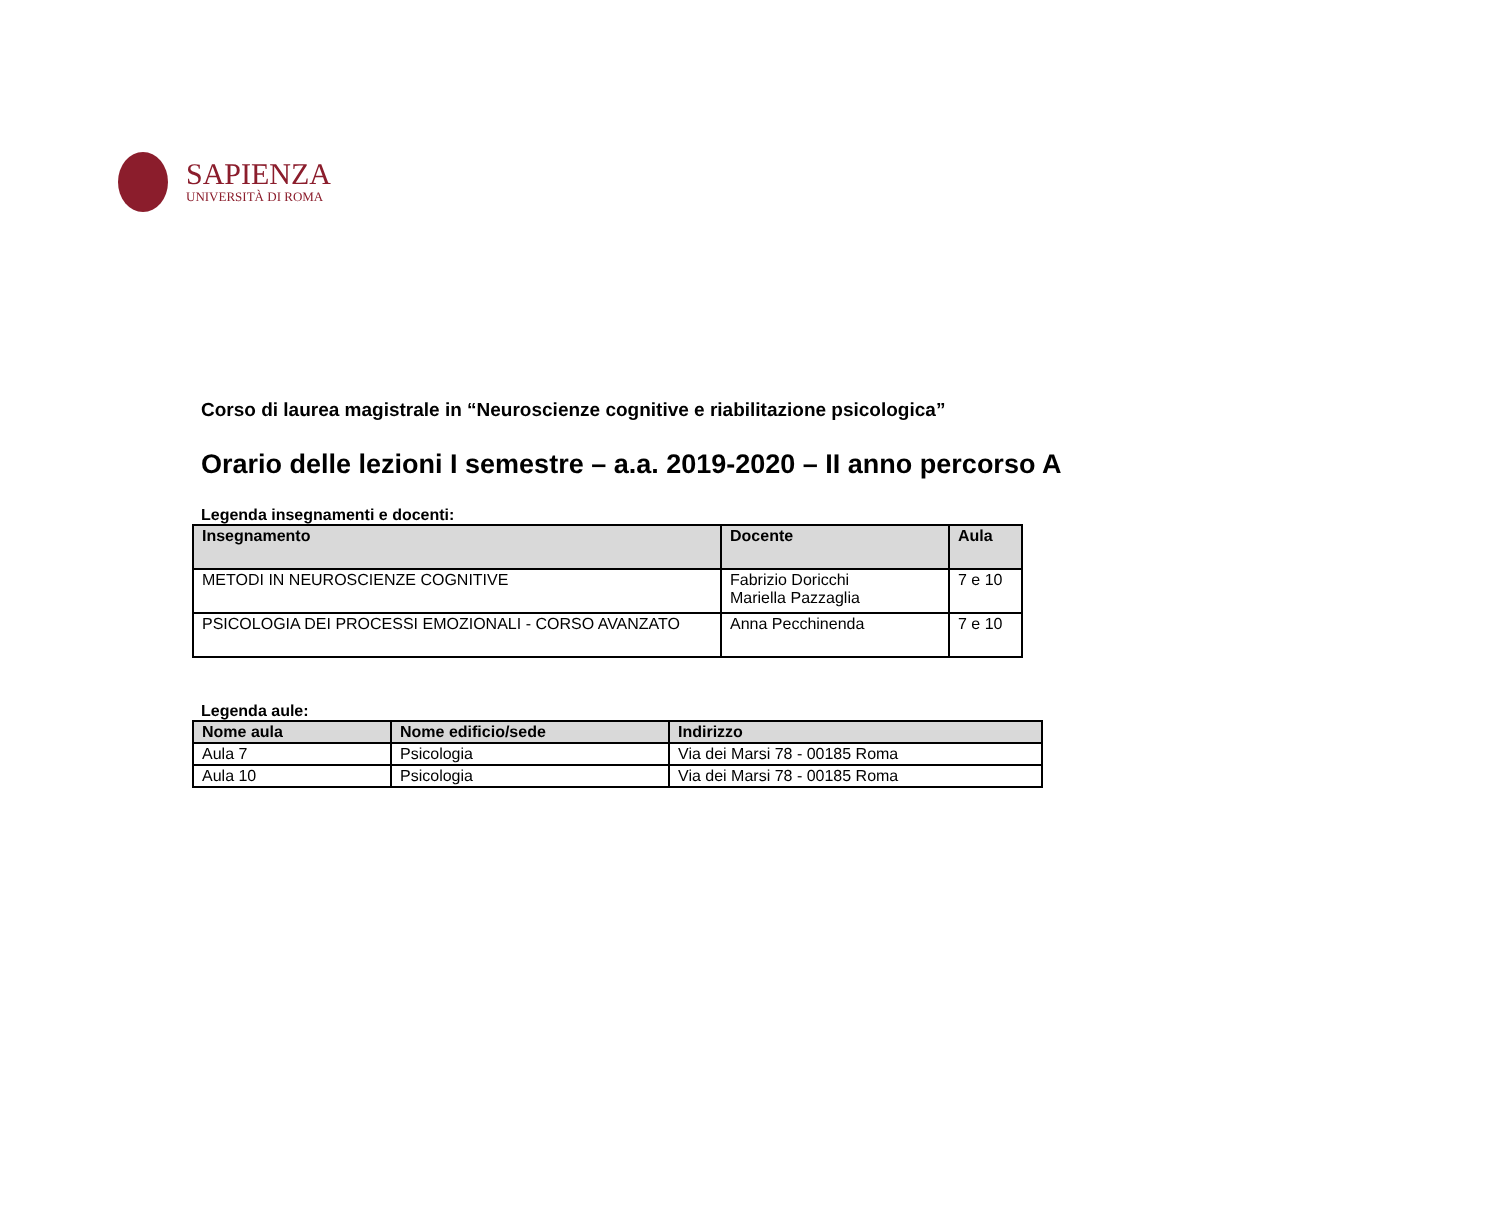SAPIENZA
UNIVERSITÀ DI ROMA
Corso di laurea magistrale in “Neuroscienze cognitive e riabilitazione psicologica”
Orario delle lezioni I semestre – a.a. 2019-2020 – II anno percorso A
Legenda insegnamenti e docenti:
| Insegnamento | Docente | Aula |
| --- | --- | --- |
| METODI IN NEUROSCIENZE COGNITIVE | Fabrizio Doricchi Mariella Pazzaglia | 7 e 10 |
| PSICOLOGIA DEI PROCESSI EMOZIONALI - CORSO AVANZATO | Anna Pecchinenda | 7 e 10 |
Legenda aule:
| Nome aula | Nome edificio/sede | Indirizzo |
| --- | --- | --- |
| Aula 7 | Psicologia | Via dei Marsi 78 - 00185 Roma |
| Aula 10 | Psicologia | Via dei Marsi 78 - 00185 Roma |